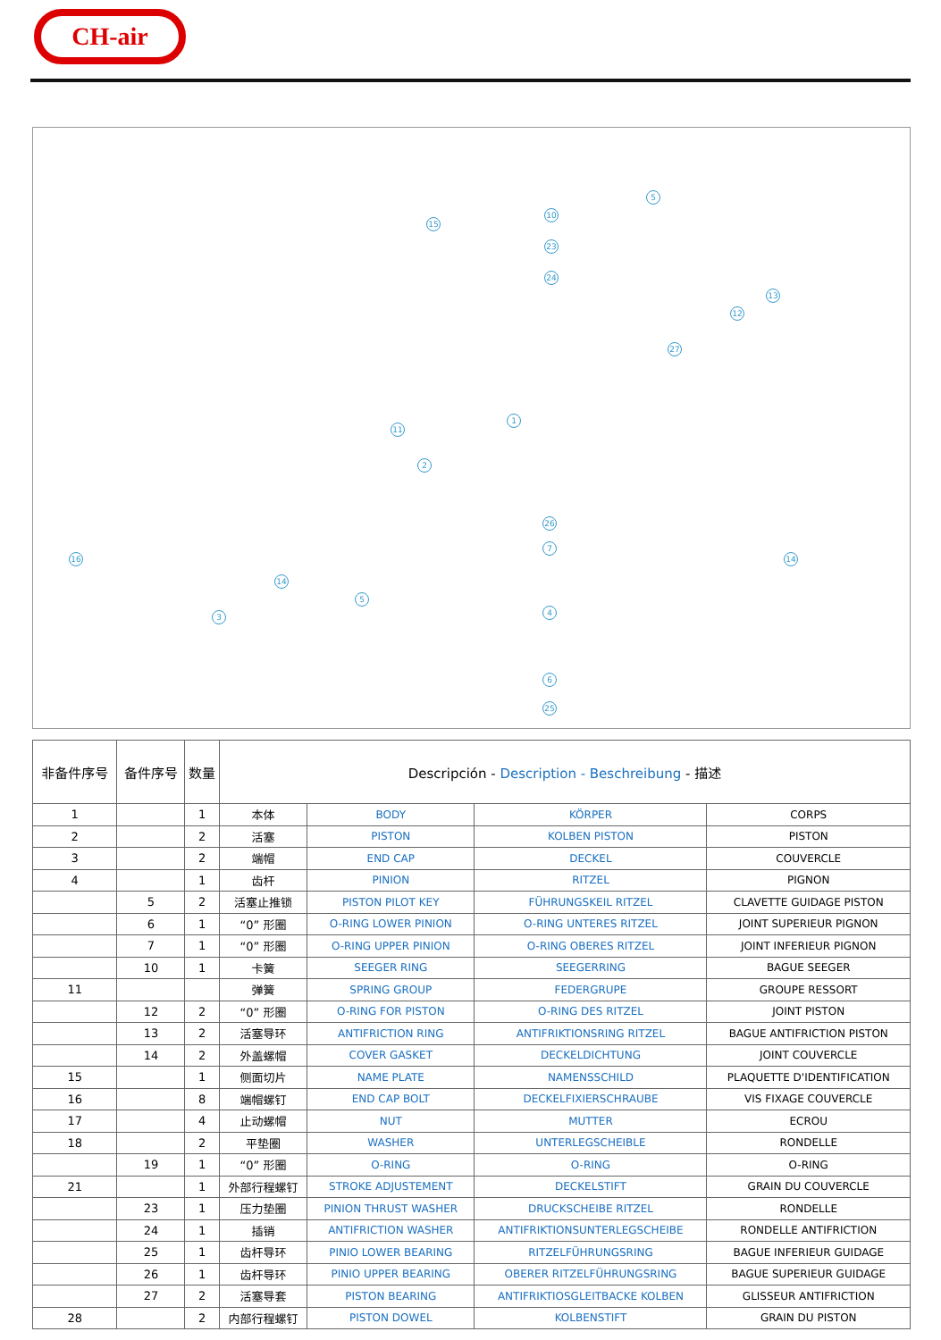CH-air
15
10
23
24
5
1
2
11
5
26
7
4
6
25
16
14
3
14
27
13
12
| 非备件序号 | 备件序号 | 数量 | Descripción - Description - Beschreibung - 描述 | | | |
| --- | --- | --- | --- | --- | --- | --- |
| 1 | | 1 | 本体 | BODY | KÖRPER | CORPS |
| 2 | | 2 | 活塞 | PISTON | KOLBEN PISTON | PISTON |
| 3 | | 2 | 端帽 | END CAP | DECKEL | COUVERCLE |
| 4 | | 1 | 齿杆 | PINION | RITZEL | PIGNON |
| | 5 | 2 | 活塞止推锁 | PISTON PILOT KEY | FÜHRUNGSKEIL RITZEL | CLAVETTE GUIDAGE PISTON |
| | 6 | 1 | “0” 形圈 | O-RING LOWER PINION | O-RING UNTERES RITZEL | JOINT SUPERIEUR PIGNON |
| | 7 | 1 | “0” 形圈 | O-RING UPPER PINION | O-RING OBERES RITZEL | JOINT INFERIEUR PIGNON |
| | 10 | 1 | 卡簧 | SEEGER RING | SEEGERRING | BAGUE SEEGER |
| 11 | | | 弹簧 | SPRING GROUP | FEDERGRUPE | GROUPE RESSORT |
| | 12 | 2 | “0” 形圈 | O-RING FOR PISTON | O-RING DES RITZEL | JOINT PISTON |
| | 13 | 2 | 活塞导环 | ANTIFRICTION RING | ANTIFRIKTIONSRING RITZEL | BAGUE ANTIFRICTION PISTON |
| | 14 | 2 | 外盖螺帽 | COVER GASKET | DECKELDICHTUNG | JOINT COUVERCLE |
| 15 | | 1 | 侧面切片 | NAME PLATE | NAMENSSCHILD | PLAQUETTE D'IDENTIFICATION |
| 16 | | 8 | 端帽螺钉 | END CAP BOLT | DECKELFIXIERSCHRAUBE | VIS FIXAGE COUVERCLE |
| 17 | | 4 | 止动螺帽 | NUT | MUTTER | ECROU |
| 18 | | 2 | 平垫圈 | WASHER | UNTERLEGSCHEIBLE | RONDELLE |
| | 19 | 1 | “0” 形圈 | O-RING | O-RING | O-RING |
| 21 | | 1 | 外部行程螺钉 | STROKE ADJUSTEMENT | DECKELSTIFT | GRAIN DU COUVERCLE |
| | 23 | 1 | 压力垫圈 | PINION THRUST WASHER | DRUCKSCHEIBE RITZEL | RONDELLE |
| | 24 | 1 | 插销 | ANTIFRICTION WASHER | ANTIFRIKTIONSUNTERLEGSCHEIBE | RONDELLE ANTIFRICTION |
| | 25 | 1 | 齿杆导环 | PINIO LOWER BEARING | RITZELFÜHRUNGSRING | BAGUE INFERIEUR GUIDAGE |
| | 26 | 1 | 齿杆导环 | PINIO UPPER BEARING | OBERER RITZELFÜHRUNGSRING | BAGUE SUPERIEUR GUIDAGE |
| | 27 | 2 | 活塞导套 | PISTON BEARING | ANTIFRIKTIOSGLEITBACKE KOLBEN | GLISSEUR ANTIFRICTION |
| 28 | | 2 | 内部行程螺钉 | PISTON DOWEL | KOLBENSTIFT | GRAIN DU PISTON |